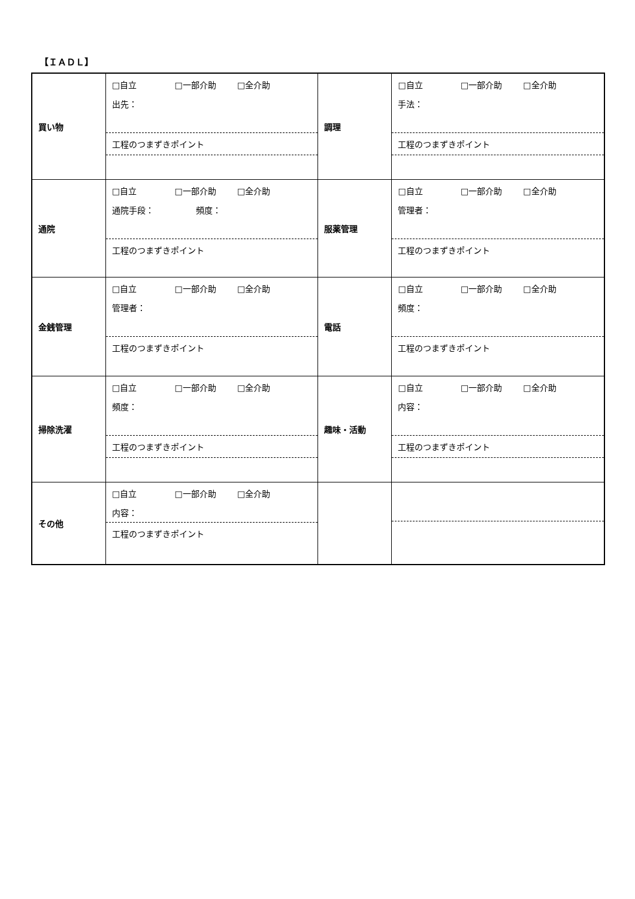【ＩＡＤＬ】
| 買い物 | □自立 □一部介助 □全介助 出先： 工程のつまずきポイント | 調理 | □自立 □一部介助 □全介助 手法： 工程のつまずきポイント |
| 通院 | □自立 □一部介助 □全介助 通院手段： 頻度： 工程のつまずきポイント | 服薬管理 | □自立 □一部介助 □全介助 管理者： 工程のつまずきポイント |
| 金銭管理 | □自立 □一部介助 □全介助 管理者： 工程のつまずきポイント | 電話 | □自立 □一部介助 □全介助 頻度： 工程のつまずきポイント |
| 掃除洗濯 | □自立 □一部介助 □全介助 頻度： 工程のつまずきポイント | 趣味・活動 | □自立 □一部介助 □全介助 内容： 工程のつまずきポイント |
| その他 | □自立 □一部介助 □全介助 内容： 工程のつまずきポイント | | |